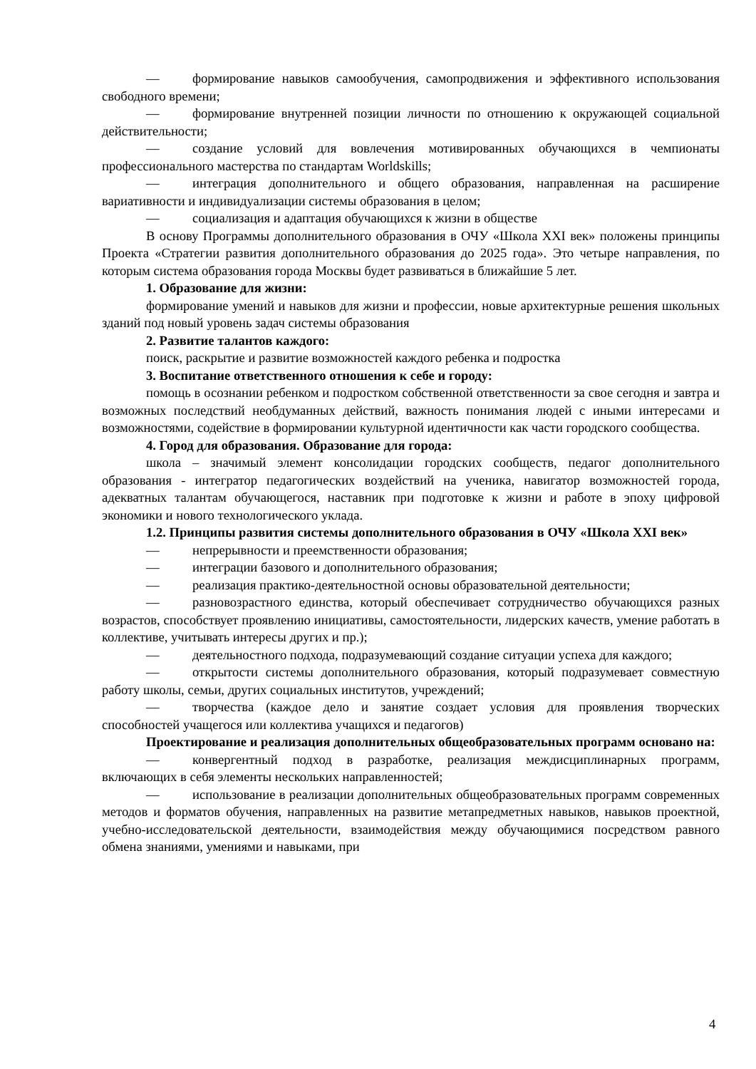— формирование навыков самообучения, самопродвижения и эффективного использования свободного времени;
— формирование внутренней позиции личности по отношению к окружающей социальной действительности;
— создание условий для вовлечения мотивированных обучающихся в чемпионаты профессионального мастерства по стандартам Worldskills;
— интеграция дополнительного и общего образования, направленная на расширение вариативности и индивидуализации системы образования в целом;
— социализация и адаптация обучающихся к жизни в обществе
В основу Программы дополнительного образования в ОЧУ «Школа XXI век» положены принципы Проекта «Стратегии развития дополнительного образования до 2025 года». Это четыре направления, по которым система образования города Москвы будет развиваться в ближайшие 5 лет.
1. Образование для жизни:
формирование умений и навыков для жизни и профессии, новые архитектурные решения школьных зданий под новый уровень задач системы образования
2. Развитие талантов каждого:
поиск, раскрытие и развитие возможностей каждого ребенка и подростка
3. Воспитание ответственного отношения к себе и городу:
помощь в осознании ребенком и подростком собственной ответственности за свое сегодня и завтра и возможных последствий необдуманных действий, важность понимания людей с иными интересами и возможностями, содействие в формировании культурной идентичности как части городского сообщества.
4. Город для образования. Образование для города:
школа – значимый элемент консолидации городских сообществ, педагог дополнительного образования - интегратор педагогических воздействий на ученика, навигатор возможностей города, адекватных талантам обучающегося, наставник при подготовке к жизни и работе в эпоху цифровой экономики и нового технологического уклада.
1.2. Принципы развития системы дополнительного образования в ОЧУ «Школа XXI век»
— непрерывности и преемственности образования;
— интеграции базового и дополнительного образования;
— реализация практико-деятельностной основы образовательной деятельности;
— разновозрастного единства, который обеспечивает сотрудничество обучающихся разных возрастов, способствует проявлению инициативы, самостоятельности, лидерских качеств, умение работать в коллективе, учитывать интересы других и пр.);
— деятельностного подхода, подразумевающий создание ситуации успеха для каждого;
— открытости системы дополнительного образования, который подразумевает совместную работу школы, семьи, других социальных институтов, учреждений;
— творчества (каждое дело и занятие создает условия для проявления творческих способностей учащегося или коллектива учащихся и педагогов)
Проектирование и реализация дополнительных общеобразовательных программ основано на:
— конвергентный подход в разработке, реализация междисциплинарных программ, включающих в себя элементы нескольких направленностей;
— использование в реализации дополнительных общеобразовательных программ современных методов и форматов обучения, направленных на развитие метапредметных навыков, навыков проектной, учебно-исследовательской деятельности, взаимодействия между обучающимися посредством равного обмена знаниями, умениями и навыками, при
4